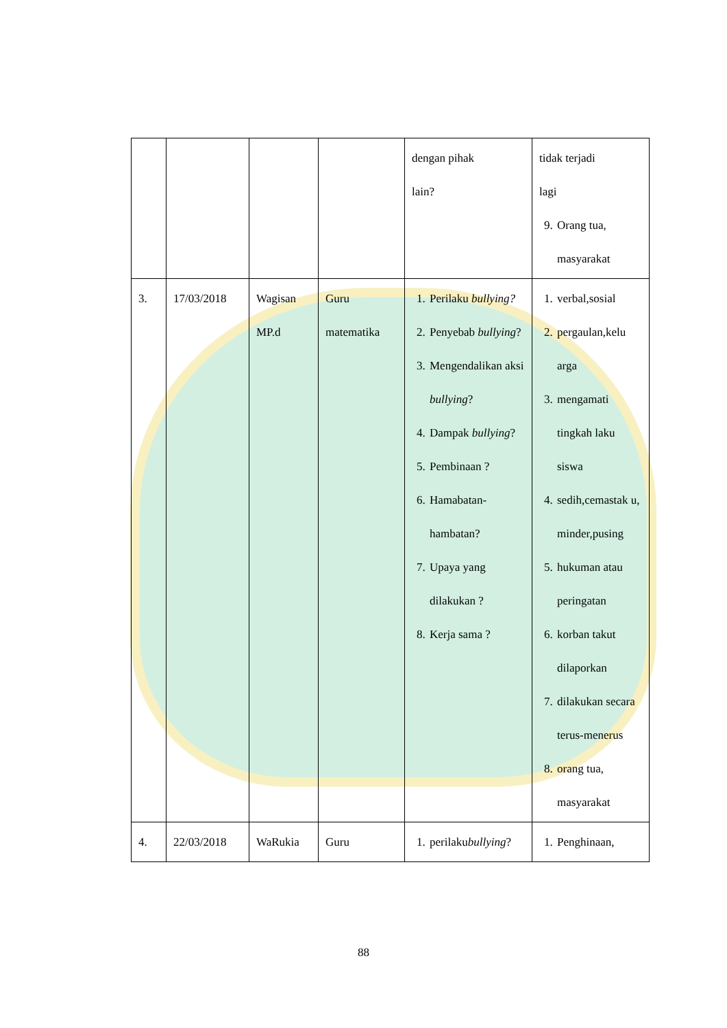| | | | | dengan pihak lain? | tidak terjadi lagi 9. Orang tua, masyarakat |
| 3. | 17/03/2018 | Wagisan MP.d | Guru matematika | 1. Perilaku bullying? 2. Penyebab bullying ? 3. Mengendalikan aksi bullying ? 4. Dampak bullying ? 5. Pembinaan ? 6. Hamabatan-hambatan? 7. Upaya yang dilakukan ? 8. Kerja sama ? | 1. verbal,sosial 2. pergaulan,kelu arga 3. mengamati tingkah laku siswa 4. sedih,cemastak u, minder,pusing 5. hukuman atau peringatan 6. korban takut dilaporkan 7. dilakukan secara terus-menerus 8. orang tua, masyarakat |
| 4. | 22/03/2018 | WaRukia | Guru | 1. perilaku bullying ? | 1. Penghinaan, |
88